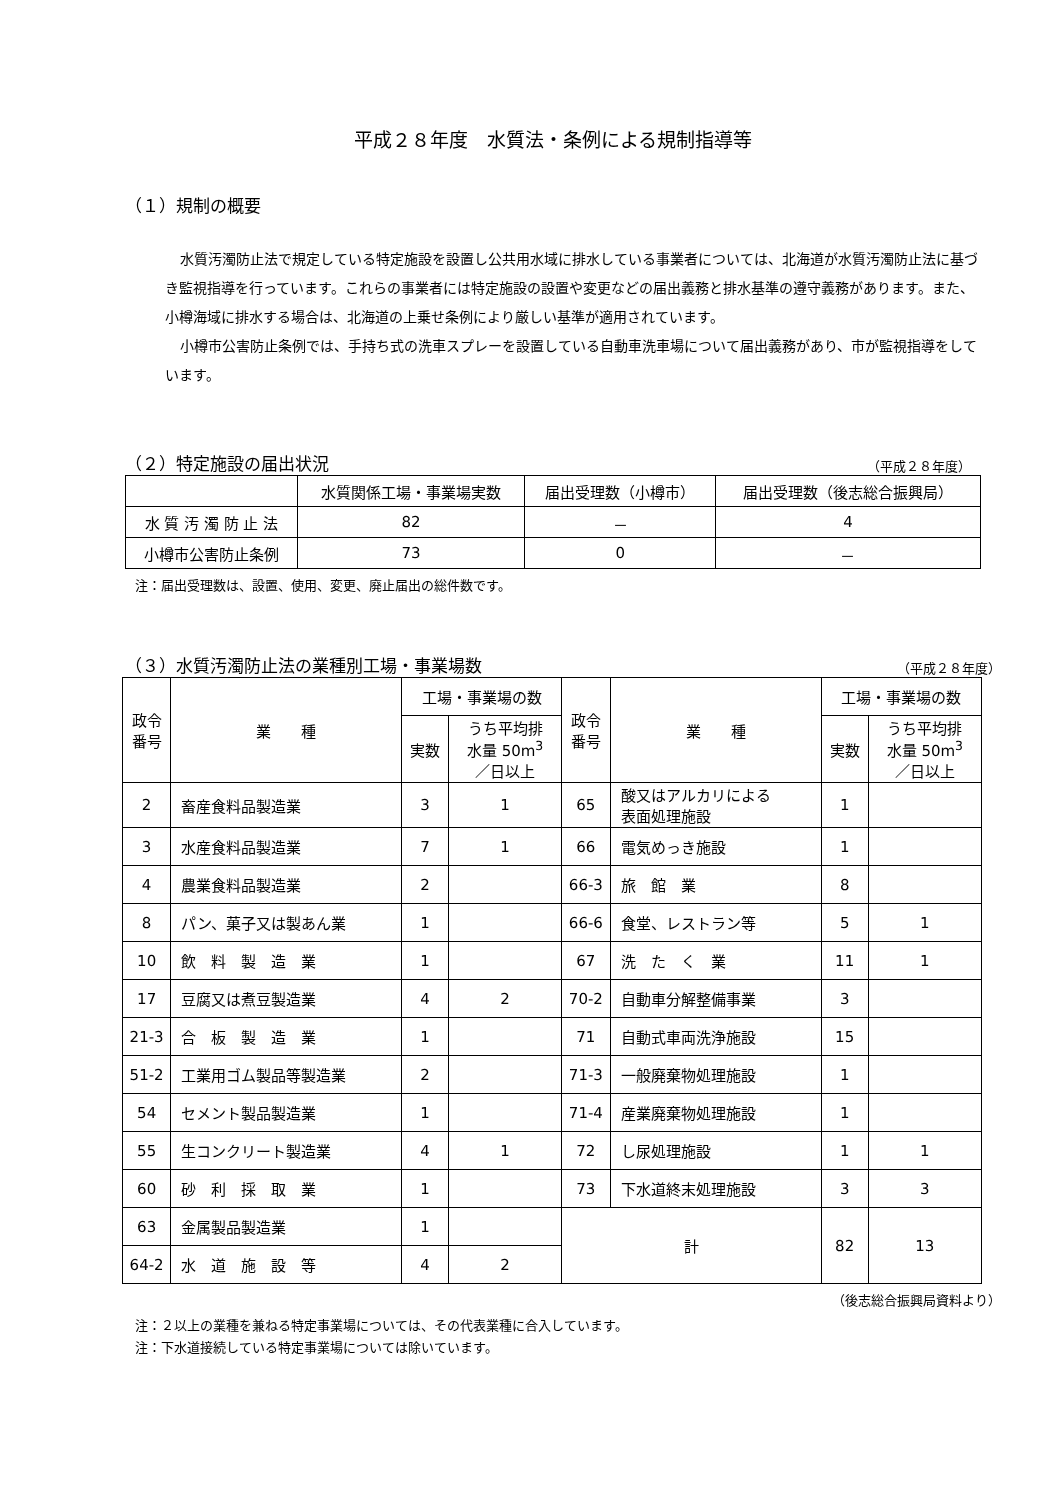平成２８年度　水質法・条例による規制指導等
（１）規制の概要
水質汚濁防止法で規定している特定施設を設置し公共用水域に排水している事業者については、北海道が水質汚濁防止法に基づき監視指導を行っています。これらの事業者には特定施設の設置や変更などの届出義務と排水基準の遵守義務があります。また、小樽海域に排水する場合は、北海道の上乗せ条例により厳しい基準が適用されています。
小樽市公害防止条例では、手持ち式の洗車スプレーを設置している自動車洗車場について届出義務があり、市が監視指導をしています。
（２）特定施設の届出状況
（平成２８年度）
| | 水質関係工場・事業場実数 | 届出受理数（小樽市） | 届出受理数（後志総合振興局） |
| --- | --- | --- | --- |
| 水 質 汚 濁 防 止 法 | 82 | － | 4 |
| 小樽市公害防止条例 | 73 | 0 | － |
注：届出受理数は、設置、使用、変更、廃止届出の総件数です。
（３）水質汚濁防止法の業種別工場・事業場数
（平成２８年度）
| 政令 番号 | 業 種 | 工場・事業場の数 | | 政令 番号 | 業 種 | 工場・事業場の数 | |
| --- | --- | --- | --- | --- | --- | --- | --- |
| | | 実数 | うち平均排 水量 50m<sup>3</sup> ／日以上 | | | 実数 | うち平均排 水量 50m<sup>3</sup> ／日以上 |
| 2 | 畜産食料品製造業 | 3 | 1 | 65 | 酸又はアルカリによる 表面処理施設 | 1 | |
| 3 | 水産食料品製造業 | 7 | 1 | 66 | 電気めっき施設 | 1 | |
| 4 | 農業食料品製造業 | 2 | | 66-3 | 旅 館 業 | 8 | |
| 8 | パン、菓子又は製あん業 | 1 | | 66-6 | 食堂、レストラン等 | 5 | 1 |
| 10 | 飲 料 製 造 業 | 1 | | 67 | 洗 た く 業 | 11 | 1 |
| 17 | 豆腐又は煮豆製造業 | 4 | 2 | 70-2 | 自動車分解整備事業 | 3 | |
| 21-3 | 合 板 製 造 業 | 1 | | 71 | 自動式車両洗浄施設 | 15 | |
| 51-2 | 工業用ゴム製品等製造業 | 2 | | 71-3 | 一般廃棄物処理施設 | 1 | |
| 54 | セメント製品製造業 | 1 | | 71-4 | 産業廃棄物処理施設 | 1 | |
| 55 | 生コンクリート製造業 | 4 | 1 | 72 | し尿処理施設 | 1 | 1 |
| 60 | 砂 利 採 取 業 | 1 | | 73 | 下水道終末処理施設 | 3 | 3 |
| 63 | 金属製品製造業 | 1 | | 計 | | 82 | 13 |
| 64-2 | 水 道 施 設 等 | 4 | 2 | | | | |
（後志総合振興局資料より）
注：２以上の業種を兼ねる特定事業場については、その代表業種に合入しています。
注：下水道接続している特定事業場については除いています。